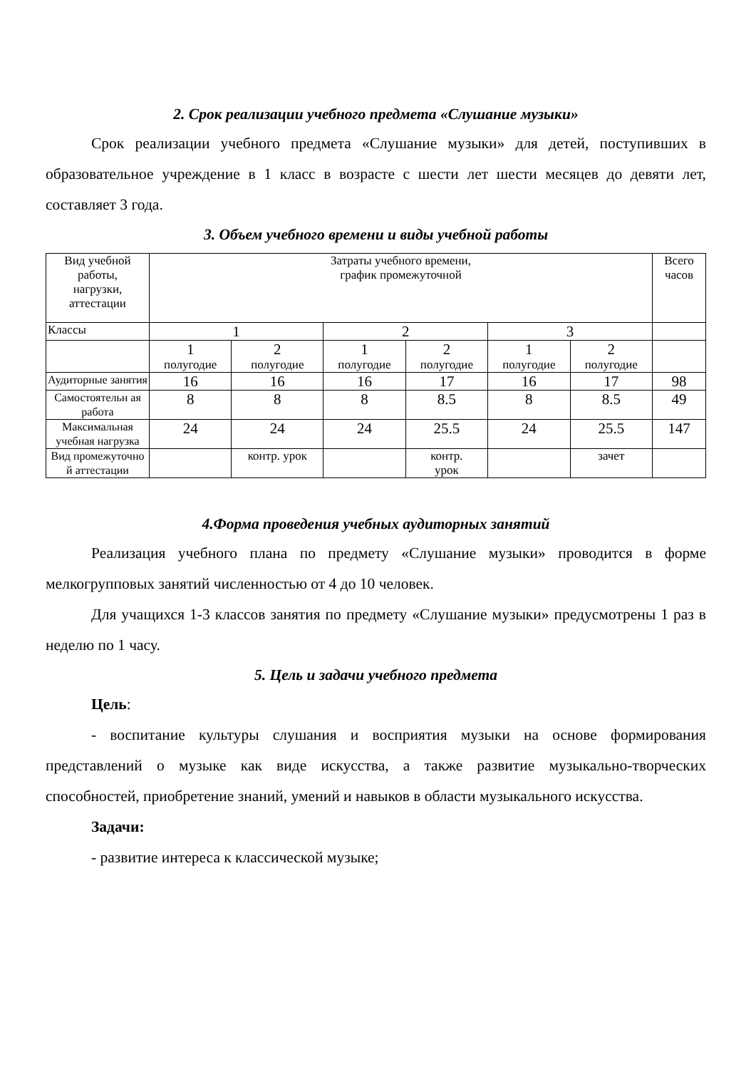2. Срок реализации учебного предмета «Слушание музыки»
Срок реализации учебного предмета «Слушание музыки» для детей, поступивших в образовательное учреждение в 1 класс в возрасте с шести лет шести месяцев до девяти лет, составляет 3 года.
3. Объем учебного времени и виды учебной работы
| Вид учебной работы, нагрузки, аттестации | Затраты учебного времени, график промежуточной | | | | | | Всего часов |
| Классы | 1 | | 2 | | 3 | | |
| | 1 полугодие | 2 полугодие | 1 полугодие | 2 полугодие | 1 полугодие | 2 полугодие | |
| Аудиторные занятия | 16 | 16 | 16 | 17 | 16 | 17 | 98 |
| Самостоятельн ая работа | 8 | 8 | 8 | 8.5 | 8 | 8.5 | 49 |
| Максимальная учебная нагрузка | 24 | 24 | 24 | 25.5 | 24 | 25.5 | 147 |
| Вид промежуточно й аттестации | | контр. урок | | контр. урок | | зачет | |
4.Форма проведения учебных аудиторных занятий
Реализация учебного плана по предмету «Слушание музыки» проводится в форме мелкогрупповых занятий численностью от 4 до 10 человек.
Для учащихся 1-3 классов занятия по предмету «Слушание музыки» предусмотрены 1 раз в неделю по 1 часу.
5. Цель и задачи учебного предмета
Цель:
- воспитание культуры слушания и восприятия музыки на основе формирования представлений о музыке как виде искусства, а также развитие музыкально-творческих способностей, приобретение знаний, умений и навыков в области музыкального искусства.
Задачи:
- развитие интереса к классической музыке;